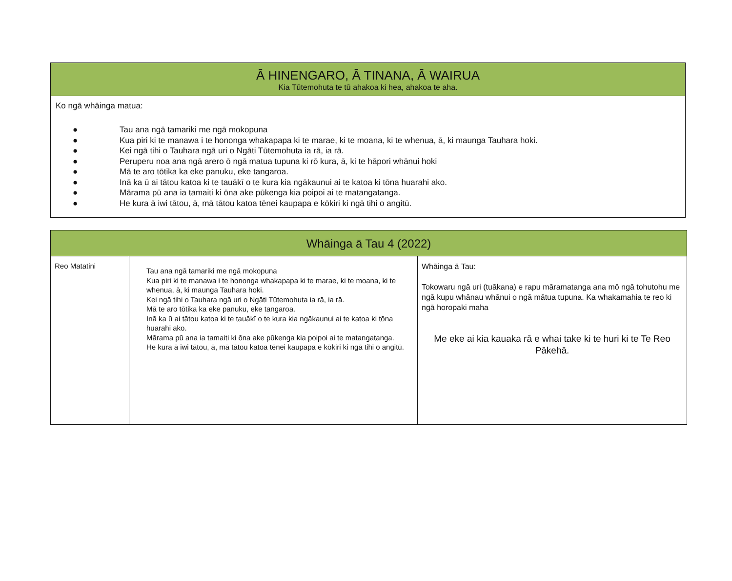| Ā HINENGARO, Ā TINANA, Ā WAIRUA Kia Tūtemohuta te tū ahakoa ki hea, ahakoa te aha. |
| --- |
| Ko ngā whāinga matua: ● Tau ana ngā tamariki me ngā mokopuna ● Kua piri ki te manawa i te hononga whakapapa ki te marae, ki te moana, ki te whenua, ā, ki maunga Tauhara hoki. ● Kei ngā tihi o Tauhara ngā uri o Ngāti Tūtemohuta ia rā, ia rā. ● Peruperu noa ana ngā arero ō ngā matua tupuna ki rō kura, ā, ki te hāpori whānui hoki ● Mā te aro tōtika ka eke panuku, eke tangaroa. ● Inā ka ū ai tātou katoa ki te tauākī o te kura kia ngākaunui ai te katoa ki tōna huarahi ako. ● Mārama pū ana ia tamaiti ki ōna ake pūkenga kia poipoi ai te matangatanga. ● He kura ā iwi tātou, ā, mā tātou katoa tēnei kaupapa e kōkiri ki ngā tihi o angitū. |
| Whāinga ā Tau 4 (2022) | | |
| --- | --- | --- |
| Reo Matatini | Tau ana ngā tamariki me ngā mokopuna Kua piri ki te manawa i te hononga whakapapa ki te marae, ki te moana, ki te whenua, ā, ki maunga Tauhara hoki. Kei ngā tihi o Tauhara ngā uri o Ngāti Tūtemohuta ia rā, ia rā. Mā te aro tōtika ka eke panuku, eke tangaroa. Inā ka ū ai tātou katoa ki te tauākī o te kura kia ngākaunui ai te katoa ki tōna huarahi ako. Mārama pū ana ia tamaiti ki ōna ake pūkenga kia poipoi ai te matangatanga. He kura ā iwi tātou, ā, mā tātou katoa tēnei kaupapa e kōkiri ki ngā tihi o angitū. | Whāinga ā Tau: Tokowaru ngā uri (tuākana) e rapu māramatanga ana mō ngā tohutohu me ngā kupu whānau whānui o ngā mātua tupuna. Ka whakamahia te reo ki ngā horopaki maha Me eke ai kia kauaka rā e whai take ki te huri ki te Te Reo Pākehā. |